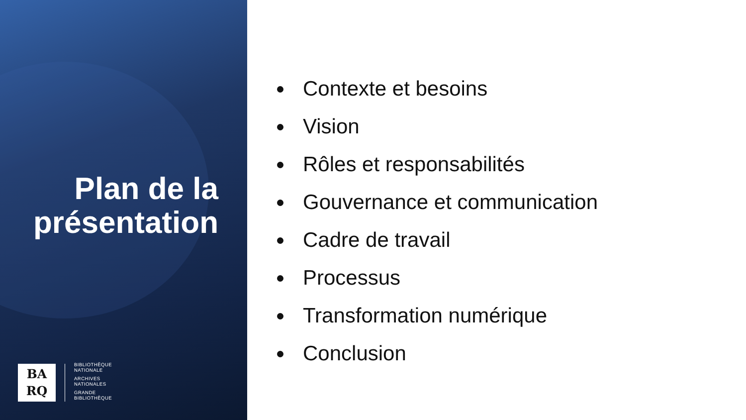Plan de la
présentation
BA
RQ
BIBLIOTHÈQUE
NATIONALE
ARCHIVES
NATIONALES
GRANDE
BIBLIOTHÈQUE
Contexte et besoins
Vision
Rôles et responsabilités
Gouvernance et communication
Cadre de travail
Processus
Transformation numérique
Conclusion